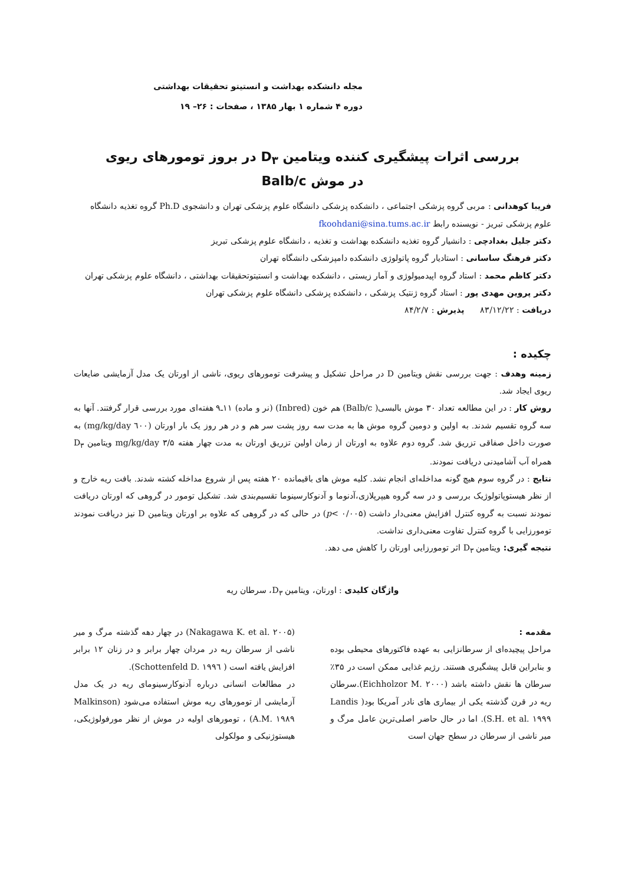مجله دانشکده بهداشت و انستیتو تحقیقات بهداشتی
دوره ۴ شماره ۱ بهار ۱۳۸۵ ، صفحات : ۲۶– ۱۹
بررسی اثرات پیشگیری کننده ویتامین D<sub>۳</sub> در بروز تومورهای ریوی
در موش Balb/c
فریبا کوهدانی : مربی گروه پزشکی اجتماعی ، دانشکده پزشکی دانشگاه علوم پزشکی تهران و دانشجوی Ph.D گروه تغذیه دانشگاه علوم پزشکی تبریز - نویسنده رابط fkoohdani@sina.tums.ac.ir
دکتر جلیل بغدادچی : دانشیار گروه تغذیه دانشکده بهداشت و تغذیه ، دانشگاه علوم پزشکی تبریز
دکتر فرهنگ ساسانی : استادیار گروه پاتولوژی دانشکده دامپزشکی دانشگاه تهران
دکتر کاظم محمد : استاد گروه اپیدمیولوژی و آمار زیستی ، دانشکده بهداشت و انستیتوتحقیقات بهداشتی ، دانشگاه علوم پزشکی تهران
دکتر پروین مهدی پور : استاد گروه ژنتیک پزشکی ، دانشکده پزشکی دانشگاه علوم پزشکی تهران
دریافت : ۸۳/۱۲/۲۲ پذیرش : ۸۴/۲/۷
چکیده :
زمینه وهدف : جهت بررسی نقش ویتامین D در مراحل تشکیل و پیشرفت تومورهای ریوی، ناشی از اورتان یک مدل آزمایشی ضایعات ریوی ایجاد شد.
روش کار : در این مطالعه تعداد ۳۰ موش بالبسی( Balb/c) هم خون (Inbred) (نر و ماده) ۱۱ـ۹ هفته‌ای مورد بررسی قرار گرفتند. آنها به سه گروه تقسیم شدند. به اولین و دومین گروه موش ها به مدت سه روز پشت سر هم و در هر روز یک بار اورتان (٦٠٠ mg/kg/day) به صورت داخل صفاقی تزریق شد. گروه دوم علاوه به اورتان از زمان اولین تزریق اورتان به مدت چهار هفته ۳/۵ mg/kg/day ویتامین D<sub>۳</sub> همراه آب آشامیدنی دریافت نمودند.
نتایج : در گروه سوم هیچ گونه مداخله‌ای انجام نشد. کلیه موش های باقیمانده ۲۰ هفته پس از شروع مداخله کشته شدند. بافت ریه خارج و از نظر هیستوپاتولوژیک بررسی و در سه گروه هیپرپلازی،آدنوما و آدنوکارسینوما تقسیم‌بندی شد. تشکیل تومور در گروهی که اورتان دریافت نمودند نسبت به گروه کنترل افزایش معنی‌دار داشت (p< ۰/۰۰۵) در حالی که در گروهی که علاوه بر اورتان ویتامین D نیز دریافت نمودند تومورزایی با گروه کنترل تفاوت معنی‌داری نداشت.
نتیجه گیری: ویتامین D<sub>۳</sub> اثر تومورزایی اورتان را کاهش می دهد.
واژگان کلیدی : اورتان، ویتامین D<sub>۳</sub>، سرطان ریه
مقدمه :
مراحل پیچیده‌ای از سرطانزایی به عهده فاکتورهای محیطی بوده و بنابراین قابل پیشگیری هستند. رژیم غذایی ممکن است در ۳۵٪ سرطان ها نقش داشته باشد (Eichholzor M. ۲۰۰۰).سرطان ریه در قرن گذشته یکی از بیماری های نادر آمریکا بود( Landis S.H. et al. ۱۹۹۹). اما در حال حاضر اصلی‌ترین عامل مرگ و میر ناشی از سرطان در سطح جهان است
(Nakagawa K. et al. ۲۰۰۵) در چهار دهه گذشته مرگ و میر ناشی از سرطان ریه در مردان چهار برابر و در زنان ۱۲ برابر افزایش یافته است ( Schottenfeld D. ۱۹۹٦).
در مطالعات انسانی درباره آدنوکارسینومای ریه در یک مدل آزمایشی از تومورهای ریه موش استفاده می‌شود (Malkinson A.M. ۱۹۸۹) ، تومورهای اولیه در موش از نظر مورفولوژیکی، هیستوژنیکی و مولکولی